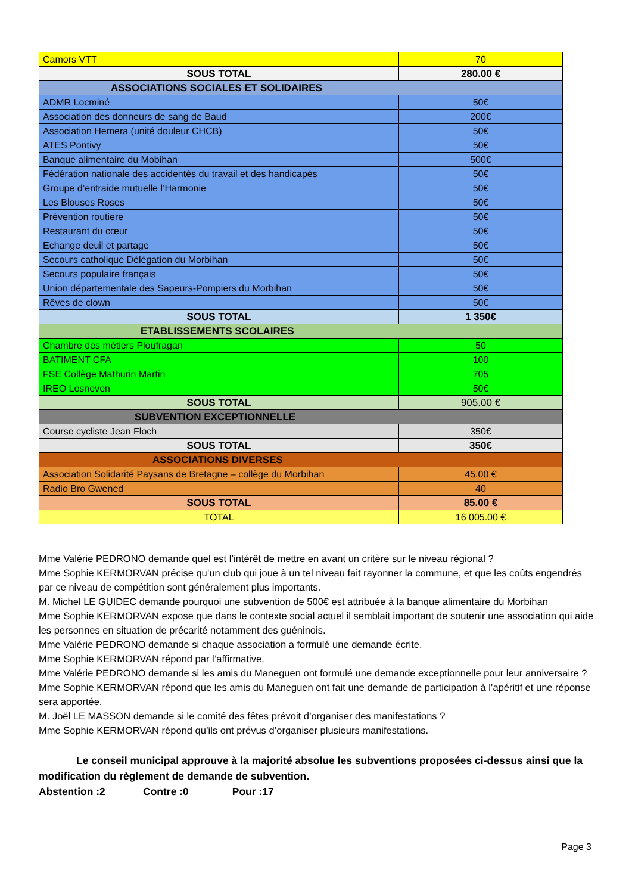| Camors VTT | 70 |
| SOUS TOTAL | 280.00 € |
| ASSOCIATIONS SOCIALES ET SOLIDAIRES | |
| ADMR Locminé | 50€ |
| Association des donneurs de sang de Baud | 200€ |
| Association Hemera (unité douleur CHCB) | 50€ |
| ATES Pontivy | 50€ |
| Banque alimentaire du Mobihan | 500€ |
| Fédération nationale des accidentés du travail et des handicapés | 50€ |
| Groupe d’entraide mutuelle l’Harmonie | 50€ |
| Les Blouses Roses | 50€ |
| Prévention routiere | 50€ |
| Restaurant du cœur | 50€ |
| Echange deuil et partage | 50€ |
| Secours catholique Délégation du Morbihan | 50€ |
| Secours populaire français | 50€ |
| Union départementale des Sapeurs-Pompiers du Morbihan | 50€ |
| Rêves de clown | 50€ |
| SOUS TOTAL | 1 350€ |
| ETABLISSEMENTS SCOLAIRES | |
| Chambre des métiers Ploufragan | 50 |
| BATIMENT CFA | 100 |
| FSE Collège Mathurin Martin | 705 |
| IREO Lesneven | 50€ |
| SOUS TOTAL | 905.00 € |
| SUBVENTION EXCEPTIONNELLE | |
| Course cycliste Jean Floch | 350€ |
| SOUS TOTAL | 350€ |
| ASSOCIATIONS DIVERSES | |
| Association Solidarité Paysans de Bretagne – collège du Morbihan | 45.00 € |
| Radio Bro Gwened | 40 |
| SOUS TOTAL | 85.00 € |
| TOTAL | 16 005.00 € |
Mme Valérie PEDRONO demande quel est l’intérêt de mettre en avant un critère sur le niveau régional ?
Mme Sophie KERMORVAN précise qu’un club qui joue à un tel niveau fait rayonner la commune, et que les coûts engendrés par ce niveau de compétition sont généralement plus importants.
M. Michel LE GUIDEC demande pourquoi une subvention de 500€ est attribuée à la banque alimentaire du Morbihan
Mme Sophie KERMORVAN expose que dans le contexte social actuel il semblait important de soutenir une association qui aide les personnes en situation de précarité notamment des guéninois.
Mme Valérie PEDRONO demande si chaque association a formulé une demande écrite.
Mme Sophie KERMORVAN répond par l’affirmative.
Mme Valérie PEDRONO demande si les amis du Maneguen ont formulé une demande exceptionnelle pour leur anniversaire ?
Mme Sophie KERMORVAN répond que les amis du Maneguen ont fait une demande de participation à l’apéritif et une réponse sera apportée.
M. Joël LE MASSON demande si le comité des fêtes prévoit d’organiser des manifestations ?
Mme Sophie KERMORVAN répond qu’ils ont prévus d’organiser plusieurs manifestations.
Le conseil municipal approuve à la majorité absolue les subventions proposées ci-dessus ainsi que la modification du règlement de demande de subvention.
Abstention :2 Contre :0 Pour :17
Page 3